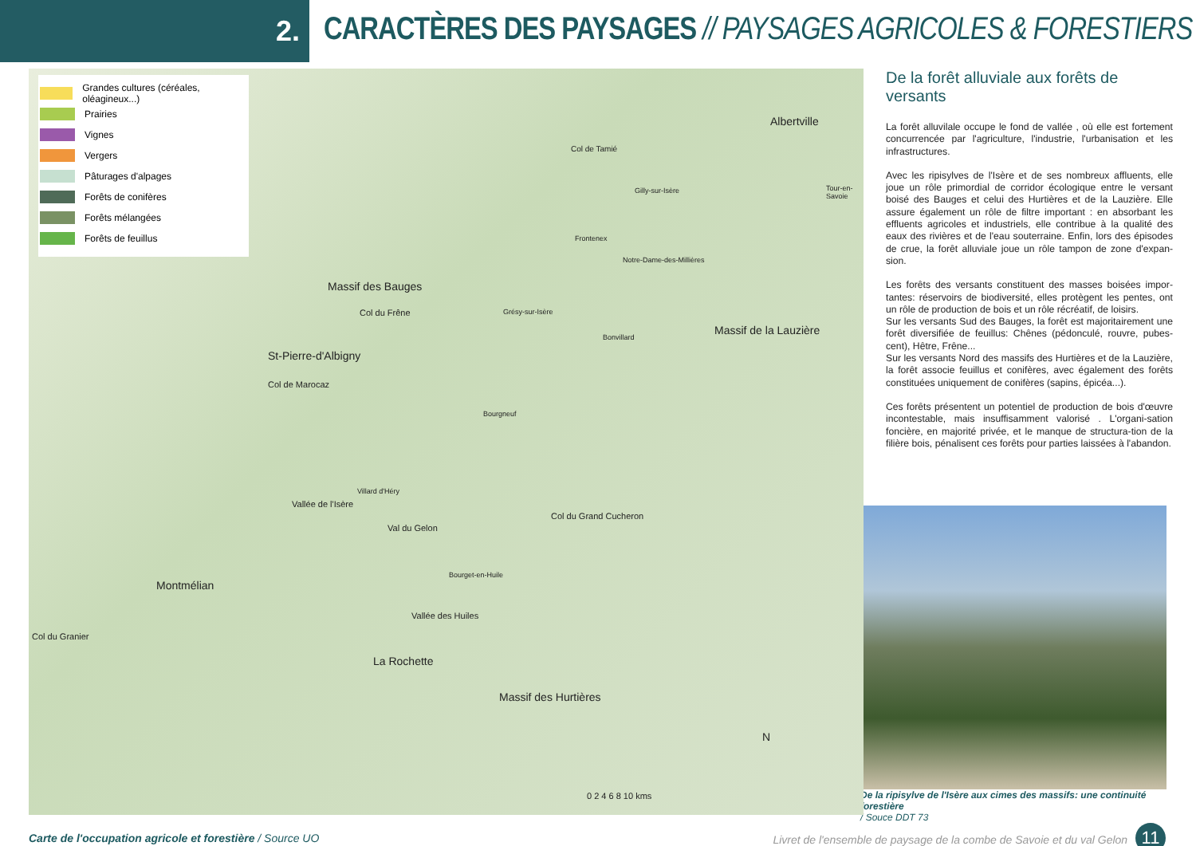2.
CARACTÈRES DES PAYSAGES // PAYSAGES AGRICOLES & FORESTIERS
Grandes cultures (céréales, oléagineux...)
Prairies
Vignes
Vergers
Pâturages d'alpages
Forêts de conifères
Forêts mélangées
Forêts de feuillus
Albertville
Col de Tamié
Tour-en-Savoie
Gilly-sur-Isère
Frontenex
Notre-Dame-des-Millières
Massif des Bauges
Col du Frêne Grésy-sur-Isère
Bonvillard
Massif de la Lauzière
St-Pierre-d'Albigny
Col de Marocaz
Bourgneuf
Vallée de l'Isère
Villard d'Héry
Val du Gelon
Montmélian
Bourget-en-Huile
Col du Grand Cucheron
Vallée des Huiles
Col du Granier
La Rochette
Massif des Hurtières
N
0 2 4 6 8 10 kms
De la forêt alluviale aux forêts de versants
La forêt alluvilale occupe le fond de vallée , où elle est fortement concurrencée par l'agriculture, l'industrie, l'urbanisation et les infrastructures.
Avec les ripisylves de l'Isère et de ses nombreux affluents, elle joue un rôle primordial de corridor écologique entre le versant boisé des Bauges et celui des Hurtières et de la Lauzière. Elle assure également un rôle de filtre important : en absorbant les effluents agricoles et industriels, elle contribue à la qualité des eaux des rivières et de l'eau souterraine. Enfin, lors des épisodes de crue, la forêt alluviale joue un rôle tampon de zone d'expan-sion.
Les forêts des versants constituent des masses boisées impor-tantes: réservoirs de biodiversité, elles protègent les pentes, ont un rôle de production de bois et un rôle récréatif, de loisirs.
Sur les versants Sud des Bauges, la forêt est majoritairement une forêt diversifiée de feuillus: Chênes (pédonculé, rouvre, pubes-cent), Hêtre, Frêne...
Sur les versants Nord des massifs des Hurtières et de la Lauzière, la forêt associe feuillus et conifères, avec également des forêts constituées uniquement de conifères (sapins, épicéa...).
Ces forêts présentent un potentiel de production de bois d'œuvre incontestable, mais insuffisamment valorisé . L'organi-sation foncière, en majorité privée, et le manque de structura-tion de la filière bois, pénalisent ces forêts pour parties laissées à l'abandon.
De la ripisylve de l'Isère aux cimes des massifs: une continuité forestière
/ Souce DDT 73
Carte de l'occupation agricole et forestière / Source UO
Livret de l'ensemble de paysage de la combe de Savoie et du val Gelon 11